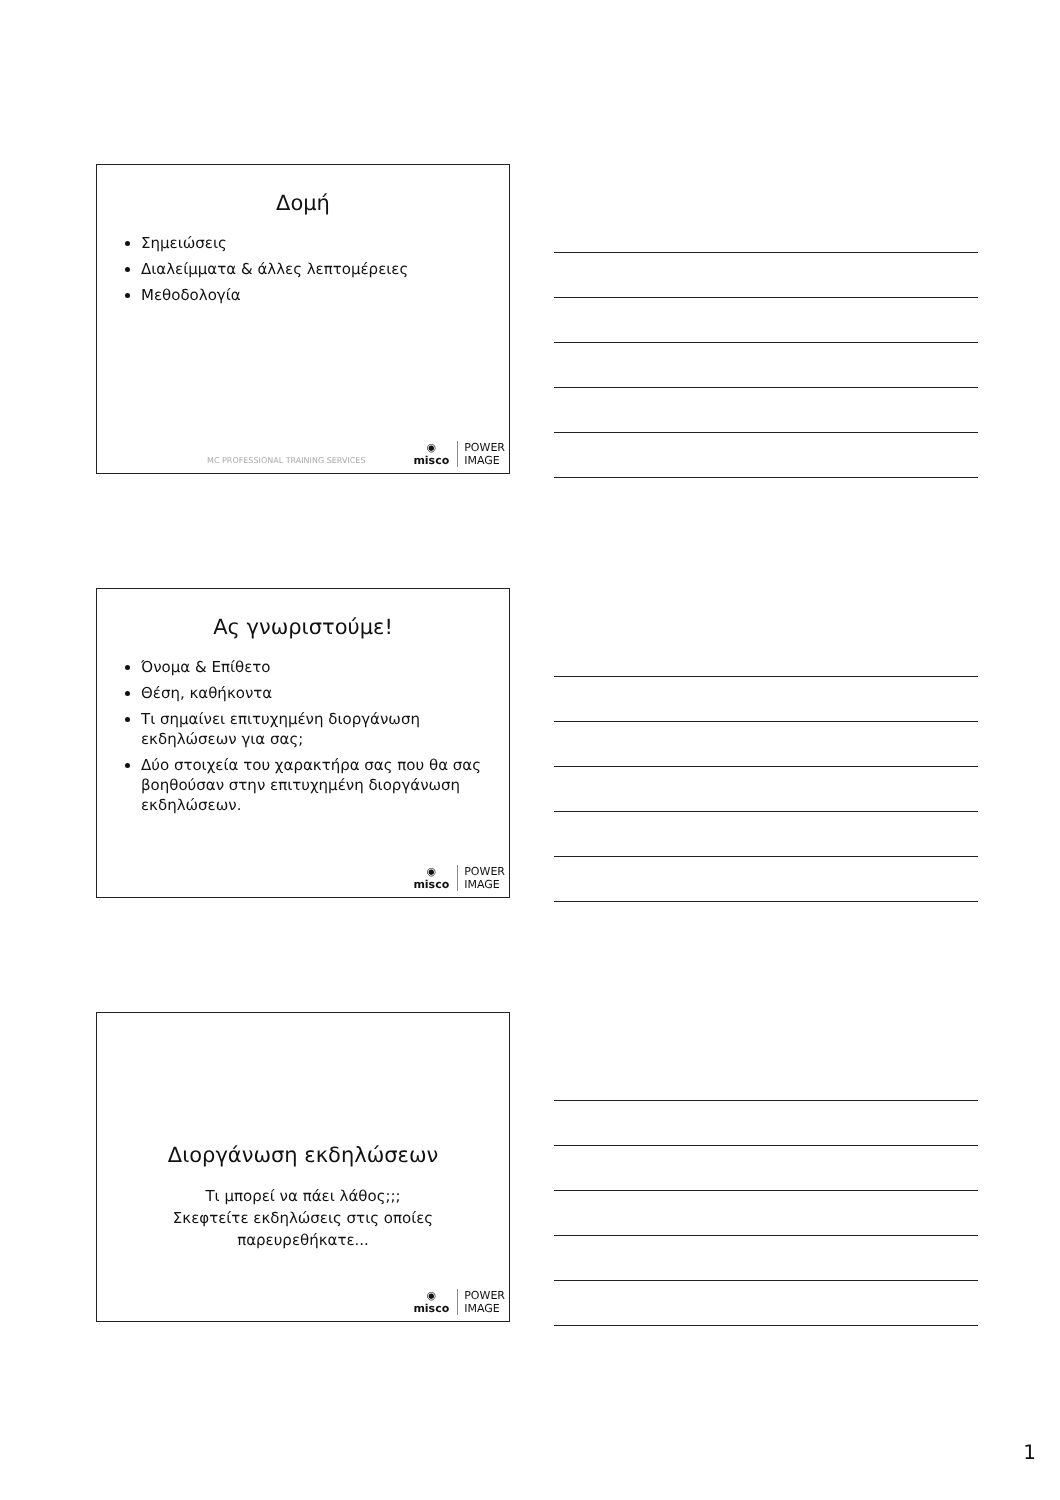Δομή
Σημειώσεις
Διαλείμματα & άλλες λεπτομέρειες
Μεθοδολογία
MC PROFESSIONAL TRAINING SERVICES
◉
misco
POWER
IMAGE
Ας γνωριστούμε!
Όνομα & Επίθετο
Θέση, καθήκοντα
Τι σημαίνει επιτυχημένη διοργάνωση εκδηλώσεων για σας;
Δύο στοιχεία του χαρακτήρα σας που θα σας βοηθούσαν στην επιτυχημένη διοργάνωση εκδηλώσεων.
◉
misco
POWER
IMAGE
Διοργάνωση εκδηλώσεων
Τι μπορεί να πάει λάθος;;;
Σκεφτείτε εκδηλώσεις στις οποίες παρευρεθήκατε...
◉
misco
POWER
IMAGE
1